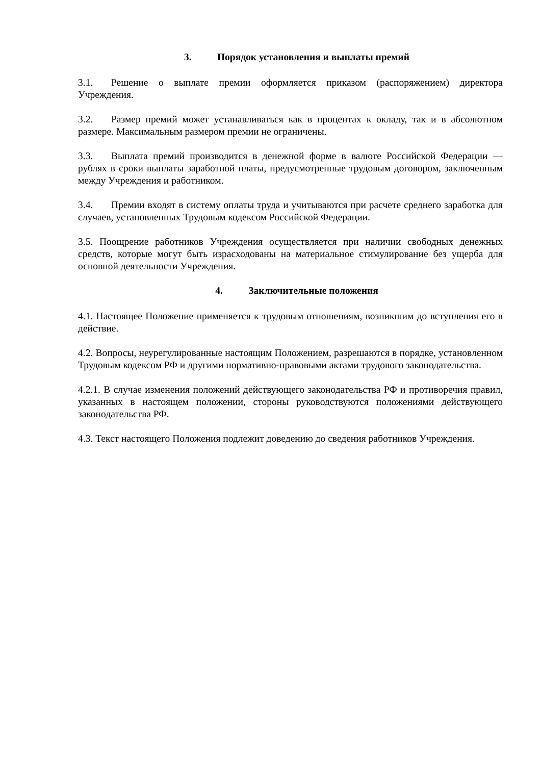3. Порядок установления и выплаты премий
3.1. Решение о выплате премии оформляется приказом (распоряжением) директора Учреждения.
3.2. Размер премий может устанавливаться как в процентах к окладу, так и в абсолютном размере. Максимальным размером премии не ограничены.
3.3. Выплата премий производится в денежной форме в валюте Российской Федерации — рублях в сроки выплаты заработной платы, предусмотренные трудовым договором, заключенным между Учреждения и работником.
3.4. Премии входят в систему оплаты труда и учитываются при расчете среднего заработка для случаев, установленных Трудовым кодексом Российской Федерации.
3.5. Поощрение работников Учреждения осуществляется при наличии свободных денежных средств, которые могут быть израсходованы на материальное стимулирование без ущерба для основной деятельности Учреждения.
4. Заключительные положения
4.1. Настоящее Положение применяется к трудовым отношениям, возникшим до вступления его в действие.
4.2. Вопросы, неурегулированные настоящим Положением, разрешаются в порядке, установленном Трудовым кодексом РФ и другими нормативно-правовыми актами трудового законодательства.
4.2.1. В случае изменения положений действующего законодательства РФ и противоречия правил, указанных в настоящем положении, стороны руководствуются положениями действующего законодательства РФ.
4.3. Текст настоящего Положения подлежит доведению до сведения работников Учреждения.